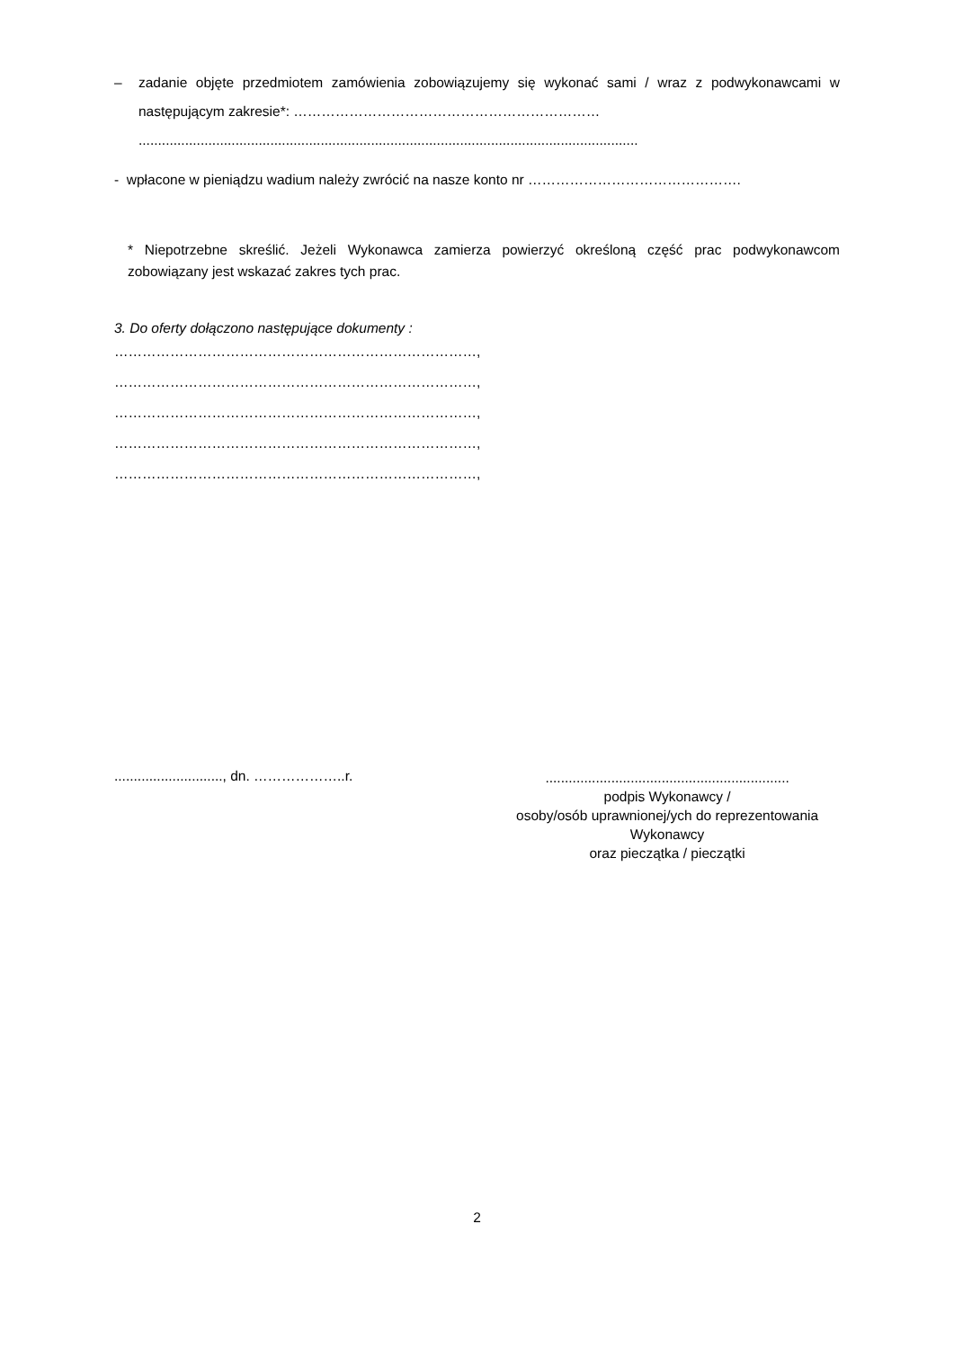– zadanie objęte przedmiotem zamówienia zobowiązujemy się wykonać sami / wraz z podwykonawcami w następującym zakresie*: …………………………………………………………
.................................................................................................................................
- wpłacone w pieniądzu wadium należy zwrócić na nasze konto nr ……………………………………….
* Niepotrzebne skreślić. Jeżeli Wykonawca zamierza powierzyć określoną część prac podwykonawcom zobowiązany jest wskazać zakres tych prac.
3. Do oferty dołączono następujące dokumenty :
……………………………………………………………………,
……………………………………………………………………,
……………………………………………………………………,
……………………………………………………………………,
……………………………………………………………………,
............................, dn. ………………..r.
...............................................................
podpis Wykonawcy /
osoby/osób uprawnionej/ych do reprezentowania Wykonawcy
oraz pieczątka / pieczątki
2